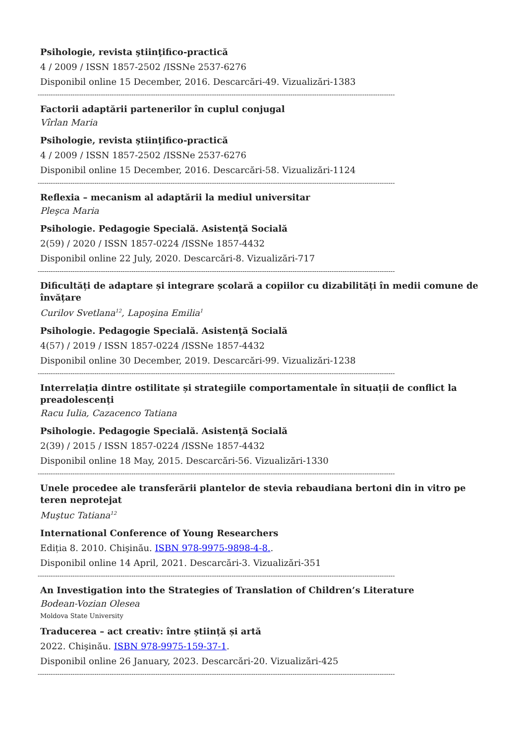Psihologie, revista ştiinţifico-practică
4 / 2009 / ISSN 1857-2502 /ISSNe 2537-6276
Disponibil online 15 December, 2016. Descarcări-49. Vizualizări-1383
--------------------------------------------------------------------------------------------------------------------------------------------------------------------
Factorii adaptării partenerilor în cuplul conjugal
Vîrlan Maria
Psihologie, revista ştiinţifico-practică
4 / 2009 / ISSN 1857-2502 /ISSNe 2537-6276
Disponibil online 15 December, 2016. Descarcări-58. Vizualizări-1124
--------------------------------------------------------------------------------------------------------------------------------------------------------------------
Reflexia – mecanism al adaptării la mediul universitar
Pleşca Maria
Psihologie. Pedagogie Specială. Asistenţă Socială
2(59) / 2020 / ISSN 1857-0224 /ISSNe 1857-4432
Disponibil online 22 July, 2020. Descarcări-8. Vizualizări-717
--------------------------------------------------------------------------------------------------------------------------------------------------------------------
Dificultăți de adaptare și integrare școlară a copiilor cu dizabilități în medii comune de învățare
Curilov Svetlana<sup>12</sup>, Lapoşina Emilia<sup>1</sup>
Psihologie. Pedagogie Specială. Asistenţă Socială
4(57) / 2019 / ISSN 1857-0224 /ISSNe 1857-4432
Disponibil online 30 December, 2019. Descarcări-99. Vizualizări-1238
--------------------------------------------------------------------------------------------------------------------------------------------------------------------
Interrelația dintre ostilitate și strategiile comportamentale în situații de conflict la preadolescenți
Racu Iulia, Cazacenco Tatiana
Psihologie. Pedagogie Specială. Asistenţă Socială
2(39) / 2015 / ISSN 1857-0224 /ISSNe 1857-4432
Disponibil online 18 May, 2015. Descarcări-56. Vizualizări-1330
--------------------------------------------------------------------------------------------------------------------------------------------------------------------
Unele procedee ale transferării plantelor de stevia rebaudiana bertoni din in vitro pe teren neprotejat
Muştuc Tatiana<sup>12</sup>
International Conference of Young Researchers
Ediția 8. 2010. Chişinău. ISBN 978-9975-9898-4-8..
Disponibil online 14 April, 2021. Descarcări-3. Vizualizări-351
--------------------------------------------------------------------------------------------------------------------------------------------------------------------
An Investigation into the Strategies of Translation of Children’s Literature
Bodean-Vozian Olesea
Moldova State University
Traducerea – act creativ: între știință și artă
2022. Chişinău. ISBN 978-9975-159-37-1.
Disponibil online 26 January, 2023. Descarcări-20. Vizualizări-425
--------------------------------------------------------------------------------------------------------------------------------------------------------------------